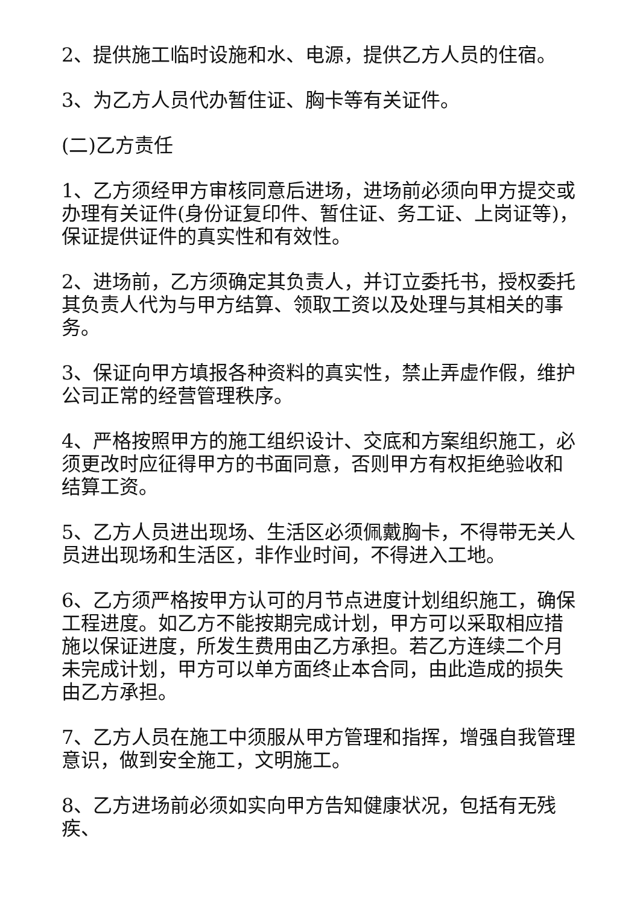2、提供施工临时设施和水、电源，提供乙方人员的住宿。
3、为乙方人员代办暂住证、胸卡等有关证件。
(二)乙方责任
1、乙方须经甲方审核同意后进场，进场前必须向甲方提交或办理有关证件(身份证复印件、暂住证、务工证、上岗证等)，保证提供证件的真实性和有效性。
2、进场前，乙方须确定其负责人，并订立委托书，授权委托其负责人代为与甲方结算、领取工资以及处理与其相关的事务。
3、保证向甲方填报各种资料的真实性，禁止弄虚作假，维护公司正常的经营管理秩序。
4、严格按照甲方的施工组织设计、交底和方案组织施工，必须更改时应征得甲方的书面同意，否则甲方有权拒绝验收和结算工资。
5、乙方人员进出现场、生活区必须佩戴胸卡，不得带无关人员进出现场和生活区，非作业时间，不得进入工地。
6、乙方须严格按甲方认可的月节点进度计划组织施工，确保工程进度。如乙方不能按期完成计划，甲方可以采取相应措施以保证进度，所发生费用由乙方承担。若乙方连续二个月未完成计划，甲方可以单方面终止本合同，由此造成的损失由乙方承担。
7、乙方人员在施工中须服从甲方管理和指挥，增强自我管理意识，做到安全施工，文明施工。
8、乙方进场前必须如实向甲方告知健康状况，包括有无残疾、